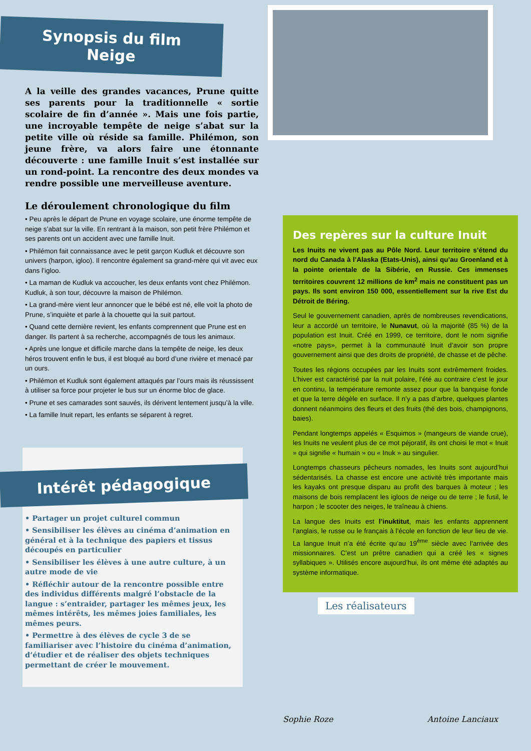Synopsis du film
Neige
A la veille des grandes vacances, Prune quitte ses parents pour la traditionnelle « sortie scolaire de fin d’année ». Mais une fois partie, une incroyable tempête de neige s’abat sur la petite ville où réside sa famille. Philémon, son jeune frère, va alors faire une étonnante découverte : une famille Inuit s’est installée sur un rond-point. La rencontre des deux mondes va rendre possible une merveilleuse aventure.
Le déroulement chronologique du film
• Peu après le départ de Prune en voyage scolaire, une énorme tempête de neige s’abat sur la ville. En rentrant à la maison, son petit frère Philémon et ses parents ont un accident avec une famille Inuit.
• Philémon fait connaissance avec le petit garçon Kudluk et découvre son univers (harpon, igloo). Il rencontre également sa grand-mère qui vit avec eux dans l’igloo.
• La maman de Kudluk va accoucher, les deux enfants vont chez Philémon. Kudluk, à son tour, découvre la maison de Philémon.
• La grand-mère vient leur annoncer que le bébé est né, elle voit la photo de Prune, s’inquiète et parle à la chouette qui la suit partout.
• Quand cette dernière revient, les enfants comprennent que Prune est en danger. Ils partent à sa recherche, accompagnés de tous les animaux.
• Après une longue et difficile marche dans la tempête de neige, les deux héros trouvent enfin le bus, il est bloqué au bord d’une rivière et menacé par un ours.
• Philémon et Kudluk sont également attaqués par l’ours mais ils réussissent à utiliser sa force pour projeter le bus sur un énorme bloc de glace.
• Prune et ses camarades sont sauvés, ils dérivent lentement jusqu’à la ville.
• La famille Inuit repart, les enfants se séparent à regret.
Intérêt pédagogique
• Partager un projet culturel commun
• Sensibiliser les élèves au cinéma d’animation en général et à la technique des papiers et tissus découpés en particulier
• Sensibiliser les élèves à une autre culture, à un autre mode de vie
• Réfléchir autour de la rencontre possible entre des individus différents malgré l’obstacle de la langue : s’entraider, partager les mêmes jeux, les mêmes intérêts, les mêmes joies familiales, les mêmes peurs.
• Permettre à des élèves de cycle 3 de se familiariser avec l’histoire du cinéma d’animation, d’étudier et de réaliser des objets techniques permettant de créer le mouvement.
Des repères sur la culture Inuit
Les Inuits ne vivent pas au Pôle Nord. Leur territoire s’étend du nord du Canada à l’Alaska (Etats-Unis), ainsi qu’au Groenland et à la pointe orientale de la Sibérie, en Russie. Ces immenses territoires couvrent 12 millions de km<sup>2</sup> mais ne constituent pas un pays. Ils sont environ 150 000, essentiellement sur la rive Est du Détroit de Béring.
Seul le gouvernement canadien, après de nombreuses revendications, leur a accordé un territoire, le Nunavut, où la majorité (85 %) de la population est Inuit. Créé en 1999, ce territoire, dont le nom signifie «notre pays», permet à la communauté Inuit d’avoir son propre gouvernement ainsi que des droits de propriété, de chasse et de pêche.
Toutes les régions occupées par les Inuits sont extrêmement froides. L’hiver est caractérisé par la nuit polaire, l’été au contraire c’est le jour en continu, la température remonte assez pour que la banquise fonde et que la terre dégèle en surface. Il n’y a pas d’arbre, quelques plantes donnent néanmoins des fleurs et des fruits (thé des bois, champignons, baies).
Pendant longtemps appelés « Esquimos » (mangeurs de viande crue), les Inuits ne veulent plus de ce mot péjoratif, ils ont choisi le mot « Inuit » qui signifie « humain » ou « Inuk » au singulier.
Longtemps chasseurs pêcheurs nomades, les Inuits sont aujourd’hui sédentarisés. La chasse est encore une activité très importante mais les kayaks ont presque disparu au profit des barques à moteur ; les maisons de bois remplacent les igloos de neige ou de terre ; le fusil, le harpon ; le scooter des neiges, le traîneau à chiens.
La langue des Inuits est l’inuktitut, mais les enfants apprennent l’anglais, le russe ou le français à l’école en fonction de leur lieu de vie. La langue Inuit n’a été écrite qu’au 19<sup>ème</sup> siècle avec l’arrivée des missionnaires. C’est un prêtre canadien qui a créé les « signes syllabiques ». Utilisés encore aujourd’hui, ils ont même été adaptés au système informatique.
Les réalisateurs
Sophie Roze Antoine Lanciaux